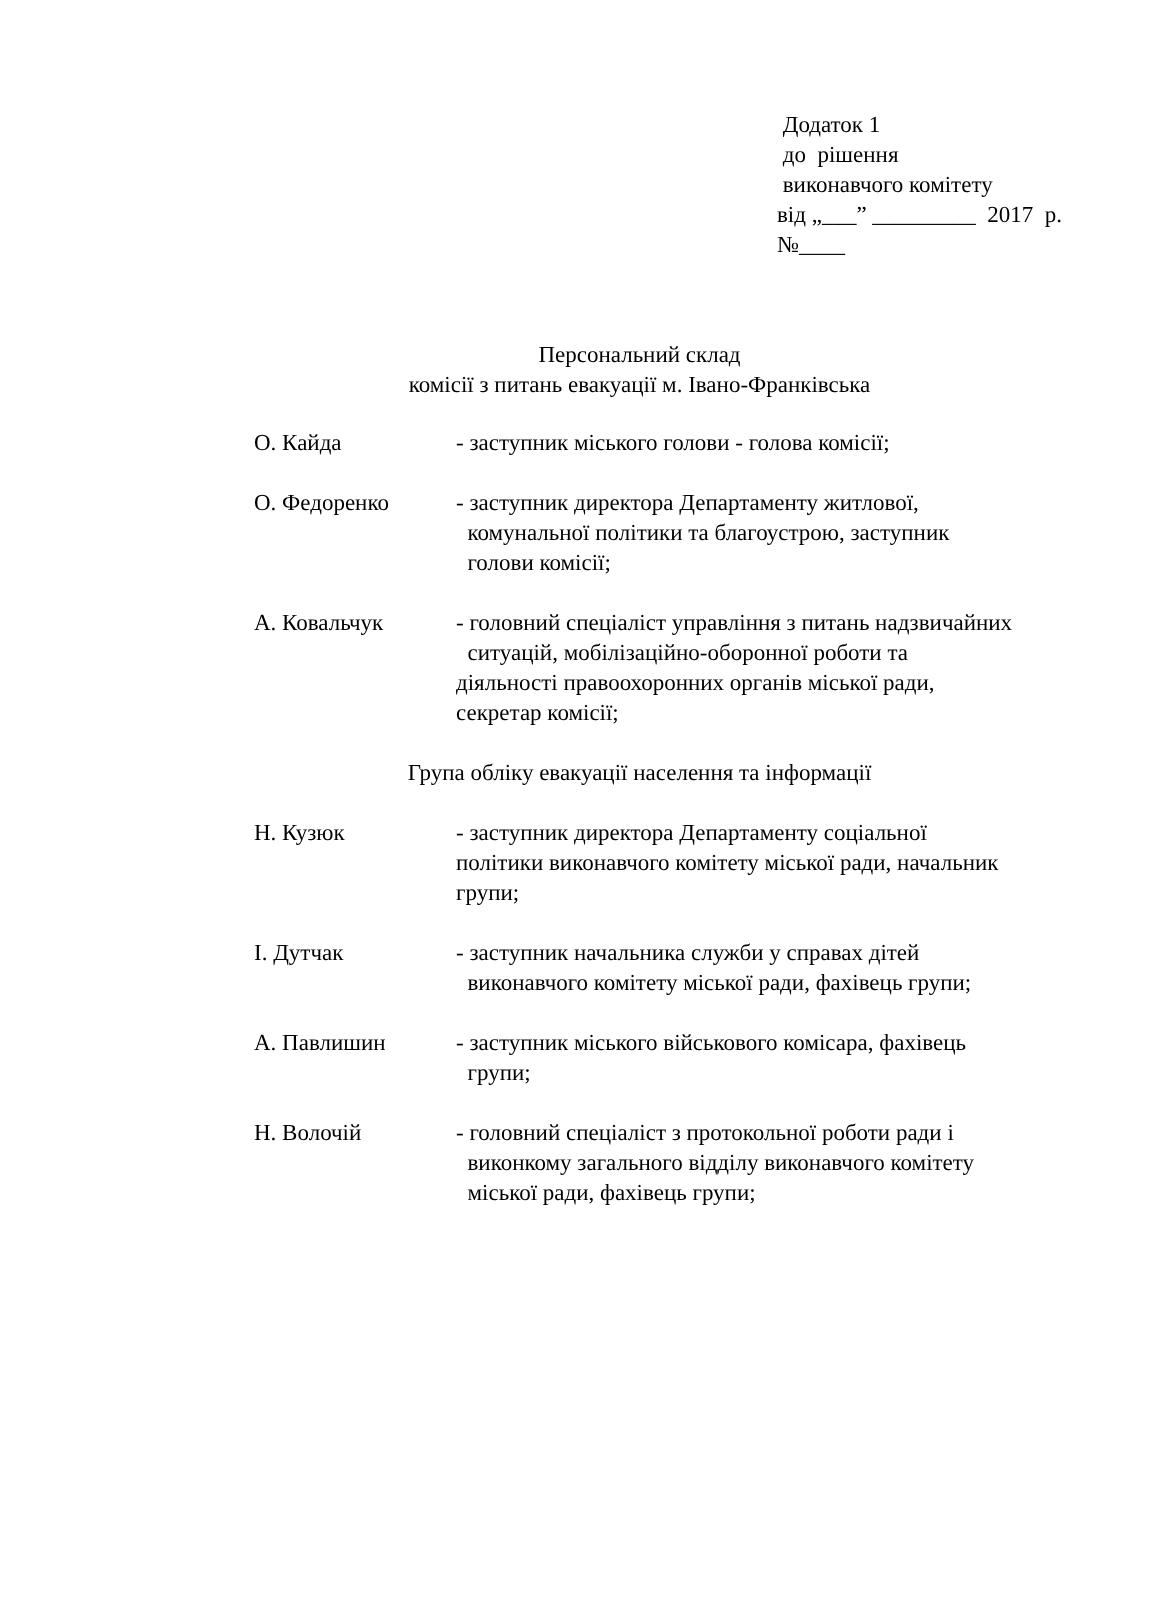Додаток 1 до рішення виконавчого комітету від „___” _________ 2017 р. №____
Персональний склад
комісії з питань евакуації м. Івано-Франківська
О. Кайда - заступник міського голови - голова комісії;
О. Федоренко - заступник директора Департаменту житлової,
комунальної політики та благоустрою, заступник
голови комісії;
А. Ковальчук - головний спеціаліст управління з питань надзвичайних
ситуацій, мобілізаційно-оборонної роботи та
діяльності правоохоронних органів міської ради,
секретар комісії;
Група обліку евакуації населення та інформації
Н. Кузюк - заступник директора Департаменту соціальної
політики виконавчого комітету міської ради, начальник
групи;
І. Дутчак - заступник начальника служби у справах дітей
виконавчого комітету міської ради, фахівець групи;
А. Павлишин - заступник міського військового комісара, фахівець
групи;
Н. Волочій - головний спеціаліст з протокольної роботи ради і
виконкому загального відділу виконавчого комітету
міської ради, фахівець групи;